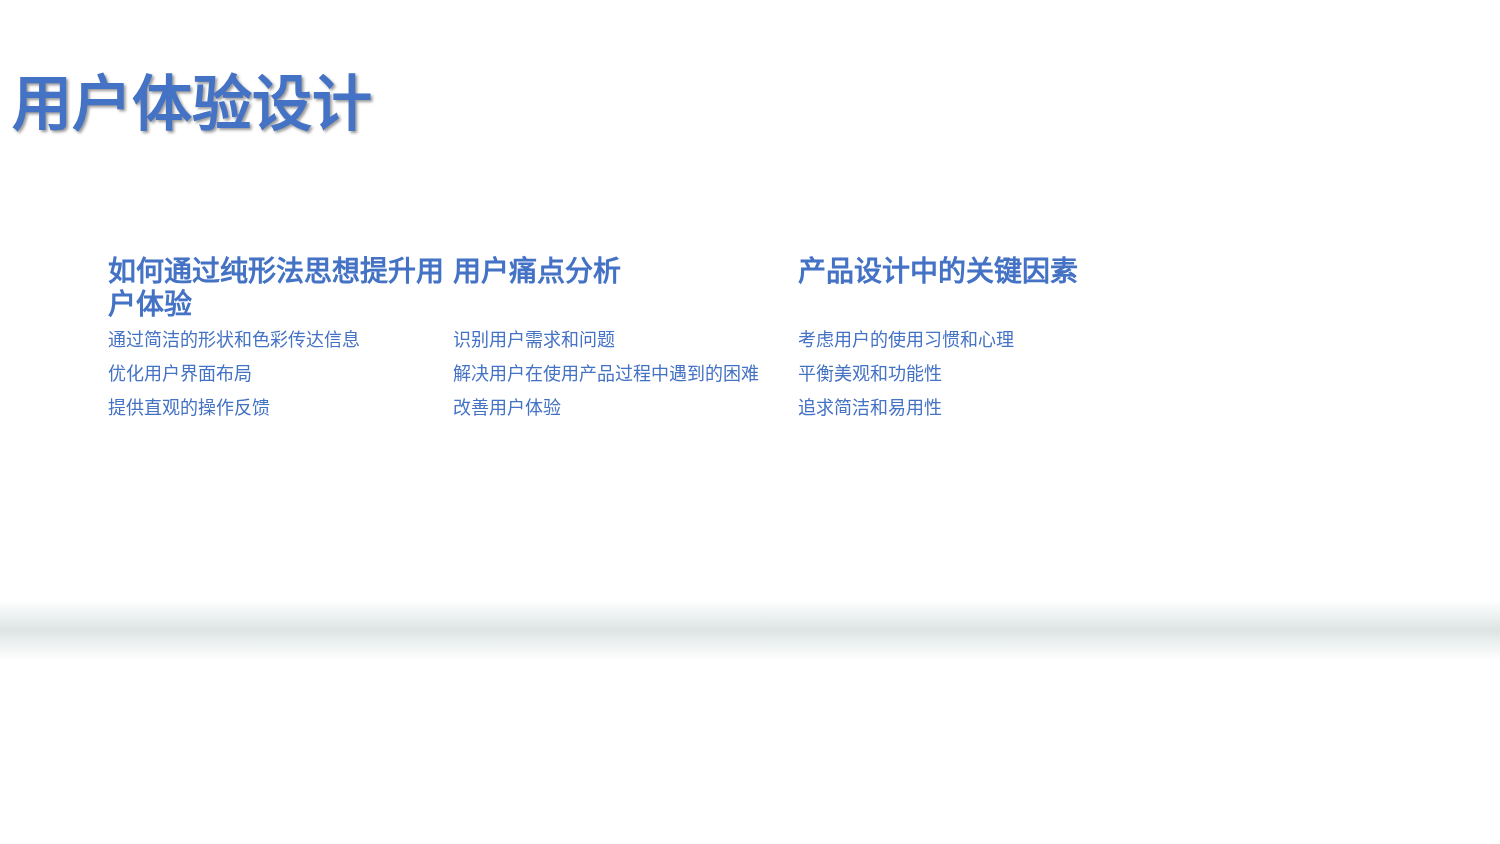用户体验设计
如何通过纯形法思想提升用户体验
通过简洁的形状和色彩传达信息
优化用户界面布局
提供直观的操作反馈
用户痛点分析
识别用户需求和问题
解决用户在使用产品过程中遇到的困难
改善用户体验
产品设计中的关键因素
考虑用户的使用习惯和心理
平衡美观和功能性
追求简洁和易用性